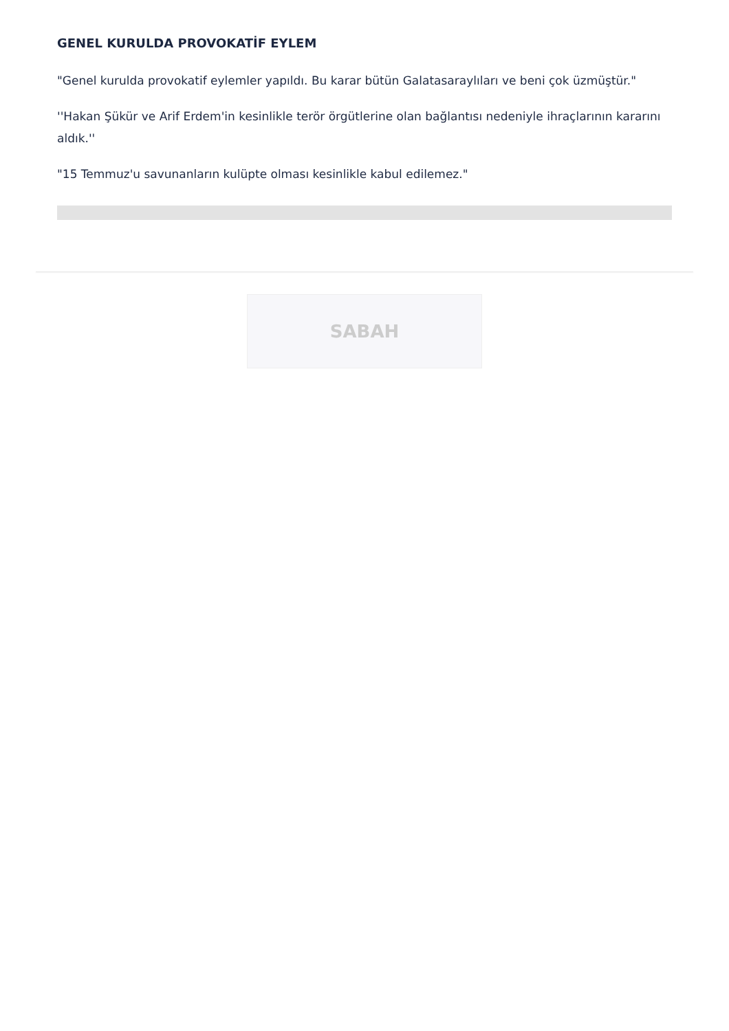GENEL KURULDA PROVOKATİF EYLEM
"Genel kurulda provokatif eylemler yapıldı. Bu karar bütün Galatasaraylıları ve beni çok üzmüştür."
''Hakan Şükür ve Arif Erdem'in kesinlikle terör örgütlerine olan bağlantısı nedeniyle ihraçlarının kararını aldık.''
"15 Temmuz'u savunanların kulüpte olması kesinlikle kabul edilemez."
SABAH